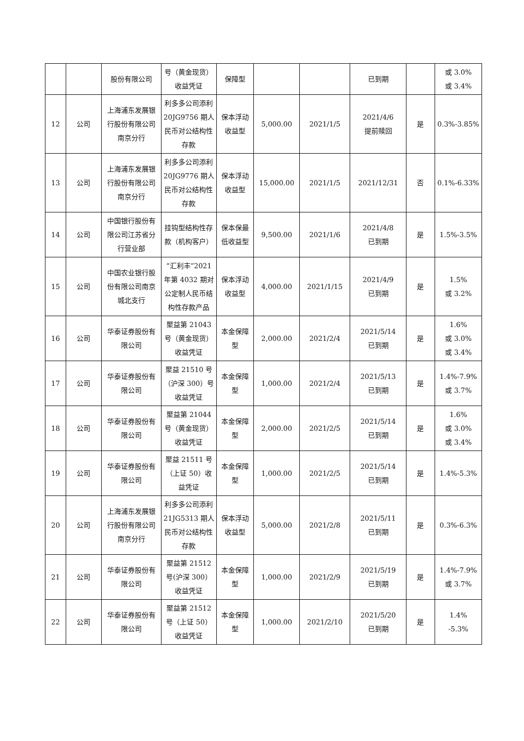| | | 股份有限公司 | 号（黄金现货）收益凭证 | 保障型 | | | 已到期 | | 或 3.0% 或 3.4% |
| 12 | 公司 | 上海浦东发展银行股份有限公司南京分行 | 利多多公司添利 20JG9756 期人民币对公结构性存款 | 保本浮动收益型 | 5,000.00 | 2021/1/5 | 2021/4/6 提前赎回 | 是 | 0.3%-3.85% |
| 13 | 公司 | 上海浦东发展银行股份有限公司南京分行 | 利多多公司添利 20JG9776 期人民币对公结构性存款 | 保本浮动收益型 | 15,000.00 | 2021/1/5 | 2021/12/31 | 否 | 0.1%-6.33% |
| 14 | 公司 | 中国银行股份有限公司江苏省分行营业部 | 挂钩型结构性存款（机构客户） | 保本保最低收益型 | 9,500.00 | 2021/1/6 | 2021/4/8 已到期 | 是 | 1.5%-3.5% |
| 15 | 公司 | 中国农业银行股份有限公司南京城北支行 | “汇利丰”2021 年第 4032 期对公定制人民币结构性存款产品 | 保本浮动收益型 | 4,000.00 | 2021/1/15 | 2021/4/9 已到期 | 是 | 1.5% 或 3.2% |
| 16 | 公司 | 华泰证券股份有限公司 | 聚益第 21043 号（黄金现货）收益凭证 | 本金保障型 | 2,000.00 | 2021/2/4 | 2021/5/14 已到期 | 是 | 1.6% 或 3.0% 或 3.4% |
| 17 | 公司 | 华泰证券股份有限公司 | 聚益 21510 号（沪深 300）号收益凭证 | 本金保障型 | 1,000.00 | 2021/2/4 | 2021/5/13 已到期 | 是 | 1.4%-7.9% 或 3.7% |
| 18 | 公司 | 华泰证券股份有限公司 | 聚益第 21044 号（黄金现货）收益凭证 | 本金保障型 | 2,000.00 | 2021/2/5 | 2021/5/14 已到期 | 是 | 1.6% 或 3.0% 或 3.4% |
| 19 | 公司 | 华泰证券股份有限公司 | 聚益 21511 号（上证 50）收益凭证 | 本金保障型 | 1,000.00 | 2021/2/5 | 2021/5/14 已到期 | 是 | 1.4%-5.3% |
| 20 | 公司 | 上海浦东发展银行股份有限公司南京分行 | 利多多公司添利 21JG5313 期人民币对公结构性存款 | 保本浮动收益型 | 5,000.00 | 2021/2/8 | 2021/5/11 已到期 | 是 | 0.3%-6.3% |
| 21 | 公司 | 华泰证券股份有限公司 | 聚益第 21512 号(沪深 300）收益凭证 | 本金保障型 | 1,000.00 | 2021/2/9 | 2021/5/19 已到期 | 是 | 1.4%-7.9% 或 3.7% |
| 22 | 公司 | 华泰证券股份有限公司 | 聚益第 21512 号（上证 50）收益凭证 | 本金保障型 | 1,000.00 | 2021/2/10 | 2021/5/20 已到期 | 是 | 1.4% -5.3% |